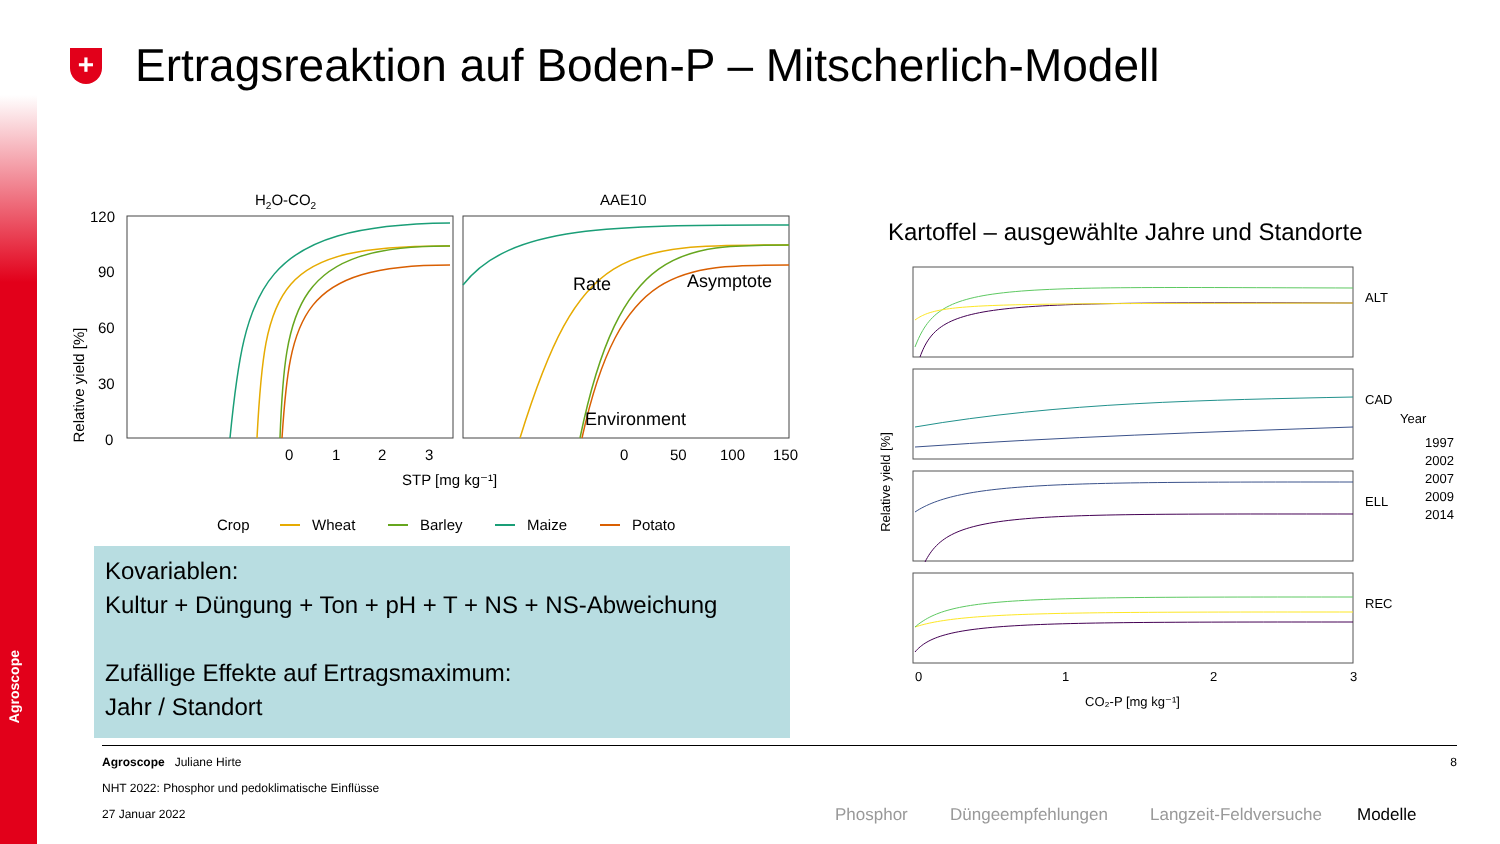Agroscope
+
Ertragsreaktion auf Boden-P – Mitscherlich-Modell
H2O-CO2
AAE10
120
90
60
30
0
Relative yield [%]
0
1
2
3
0
50
100
150
STP [mg kg⁻¹]
Rate
Asymptote
Environment
Crop
Wheat
Barley
Maize
Potato
Kartoffel – ausgewählte Jahre und Standorte
ALT
CAD
ELL
REC
Relative yield [%]
0
1
2
3
CO₂-P [mg kg⁻¹]
Year
1997
2002
2007
2009
2014
Kovariablen:
Kultur + Düngung + Ton + pH + T + NS + NS-Abweichung
Zufällige Effekte auf Ertragsmaximum:
Jahr / Standort
Agroscope Juliane Hirte 8
NHT 2022: Phosphor und pedoklimatische Einflüsse
27 Januar 2022
Phosphor Düngeempfehlungen Langzeit-Feldversuche Modelle